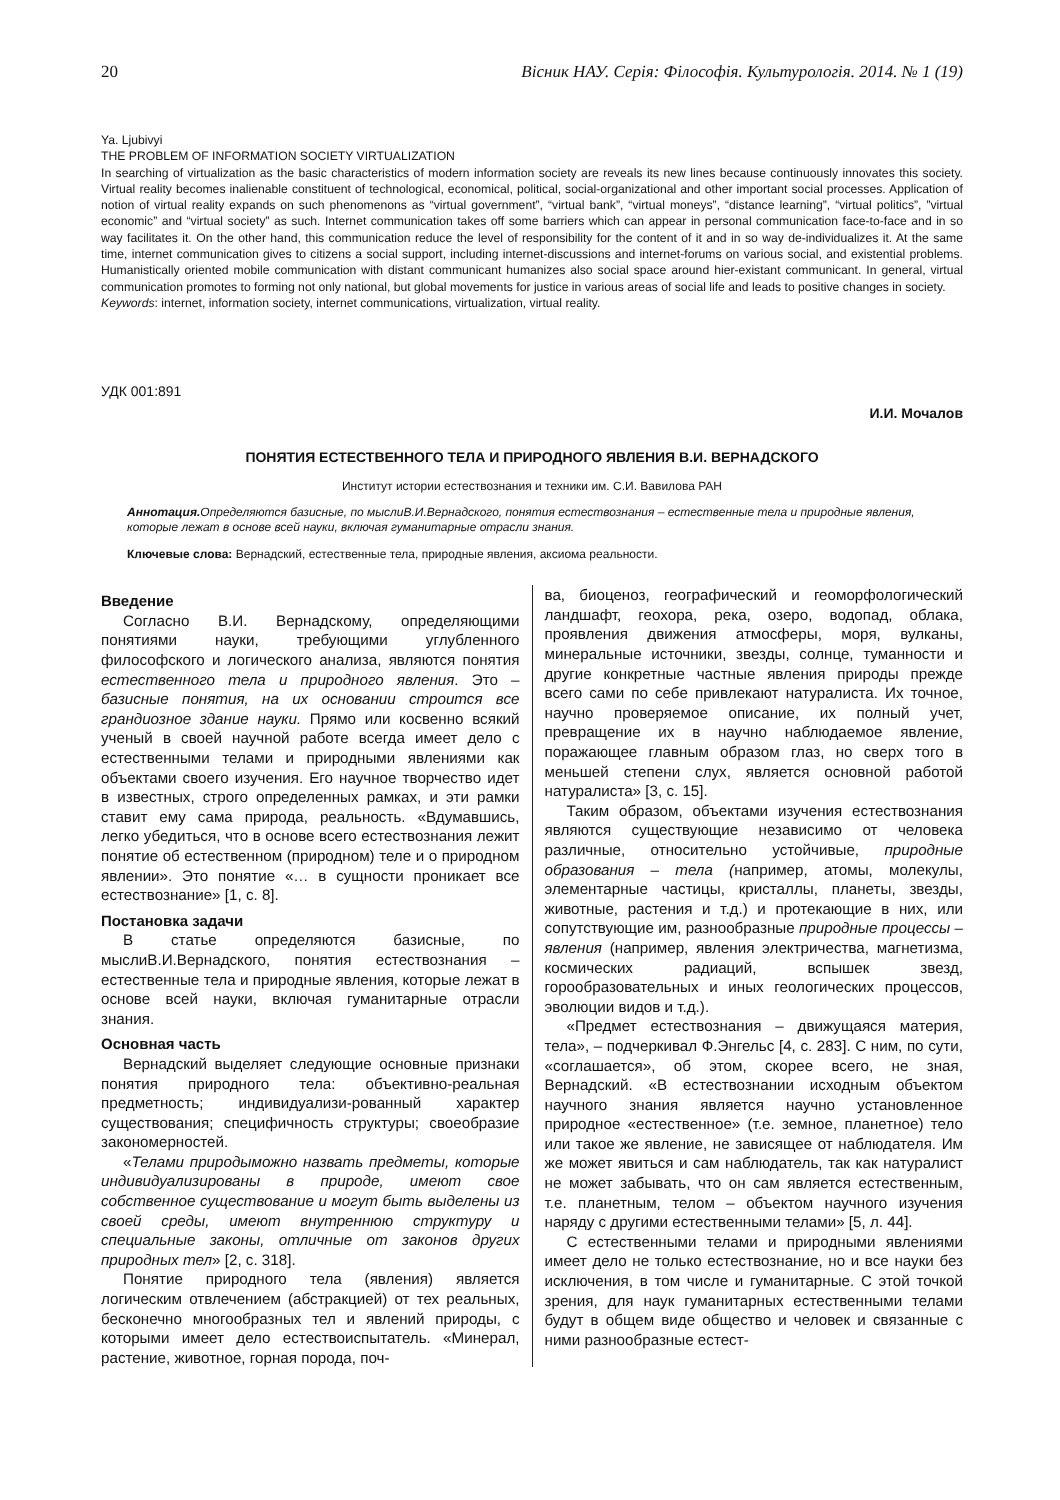20 Вісник НАУ. Серія: Філософія. Культурологія. 2014. № 1 (19)
Ya. Ljubivyi
THE PROBLEM OF INFORMATION SOCIETY VIRTUALIZATION
In searching of virtualization as the basic characteristics of modern information society are reveals its new lines because continuously innovates this society. Virtual reality becomes inalienable constituent of technological, economical, political, social-organizational and other important social processes. Application of notion of virtual reality expands on such phenomenons as “virtual government”, “virtual bank”, “virtual moneys”, “distance learning”, “virtual politics”, ”virtual economic” and “virtual society” as such. Internet communication takes off some barriers which can appear in personal communication face-to-face and in so way facilitates it. On the other hand, this communication reduce the level of responsibility for the content of it and in so way de-individualizes it. At the same time, internet communication gives to citizens a social support, including internet-discussions and internet-forums on various social, and existential problems. Humanistically oriented mobile communication with distant communicant humanizes also social space around hier-existant communicant. In general, virtual communication promotes to forming not only national, but global movements for justice in various areas of social life and leads to positive changes in society.
Keywords: internet, information society, internet communications, virtualization, virtual reality.
УДК 001:891
И.И. Мочалов
ПОНЯТИЯ ЕСТЕСТВЕННОГО ТЕЛА И ПРИРОДНОГО ЯВЛЕНИЯ В.И. ВЕРНАДСКОГО
Институт истории естествознания и техники им. С.И. Вавилова РАН
Аннотация. Определяются базисные, по мыслиВ.И.Вернадского, понятия естествознания – естественные тела и природные явления, которые лежат в основе всей науки, включая гуманитарные отрасли знания.
Ключевые слова: Вернадский, естественные тела, природные явления, аксиома реальности.
Введение
Согласно В.И. Вернадскому, определяющими понятиями науки, требующими углубленного философского и логического анализа, являются понятия естественного тела и природного явления. Это – базисные понятия, на их основании строится все грандиозное здание науки. Прямо или косвенно всякий ученый в своей научной работе всегда имеет дело с естественными телами и природными явлениями как объектами своего изучения. Его научное творчество идет в известных, строго определенных рамках, и эти рамки ставит ему сама природа, реальность. «Вдумавшись, легко убедиться, что в основе всего естествознания лежит понятие об естественном (природном) теле и о природном явлении». Это понятие «… в сущности проникает все естествознание» [1, с. 8].
Постановка задачи
В статье определяются базисные, по мыслиВ.И.Вернадского, понятия естествознания – естественные тела и природные явления, которые лежат в основе всей науки, включая гуманитарные отрасли знания.
Основная часть
Вернадский выделяет следующие основные признаки понятия природного тела: объективно-реальная предметность; индивидуализи-рованный характер существования; специфичность структуры; своеобразие закономерностей.
«Телами природыможно назвать предметы, которые индивидуализированы в природе, имеют свое собственное существование и могут быть выделены из своей среды, имеют внутреннюю структуру и специальные законы, отличные от законов других природных тел» [2, с. 318].
Понятие природного тела (явления) является логическим отвлечением (абстракцией) от тех реальных, бесконечно многообразных тел и явлений природы, с которыми имеет дело естествоиспытатель. «Минерал, растение, животное, горная порода, поч-
ва, биоценоз, географический и геоморфологический ландшафт, геохора, река, озеро, водопад, облака, проявления движения атмосферы, моря, вулканы, минеральные источники, звезды, солнце, туманности и другие конкретные частные явления природы прежде всего сами по себе привлекают натуралиста. Их точное, научно проверяемое описание, их полный учет, превращение их в научно наблюдаемое явление, поражающее главным образом глаз, но сверх того в меньшей степени слух, является основной работой натуралиста» [3, с. 15].
Таким образом, объектами изучения естествознания являются существующие независимо от человека различные, относительно устойчивые, природные образования – тела (например, атомы, молекулы, элементарные частицы, кристаллы, планеты, звезды, животные, растения и т.д.) и протекающие в них, или сопутствующие им, разнообразные природные процессы – явления (например, явления электричества, магнетизма, космических радиаций, вспышек звезд, горообразовательных и иных геологических процессов, эволюции видов и т.д.).
«Предмет естествознания – движущаяся материя, тела», – подчеркивал Ф.Энгельс [4, с. 283]. С ним, по сути, «соглашается», об этом, скорее всего, не зная, Вернадский. «В естествознании исходным объектом научного знания является научно установленное природное «естественное» (т.е. земное, планетное) тело или такое же явление, не зависящее от наблюдателя. Им же может явиться и сам наблюдатель, так как натуралист не может забывать, что он сам является естественным, т.е. планетным, телом – объектом научного изучения наряду с другими естественными телами» [5, л. 44].
С естественными телами и природными явлениями имеет дело не только естествознание, но и все науки без исключения, в том числе и гуманитарные. С этой точкой зрения, для наук гуманитарных естественными телами будут в общем виде общество и человек и связанные с ними разнообразные естест-